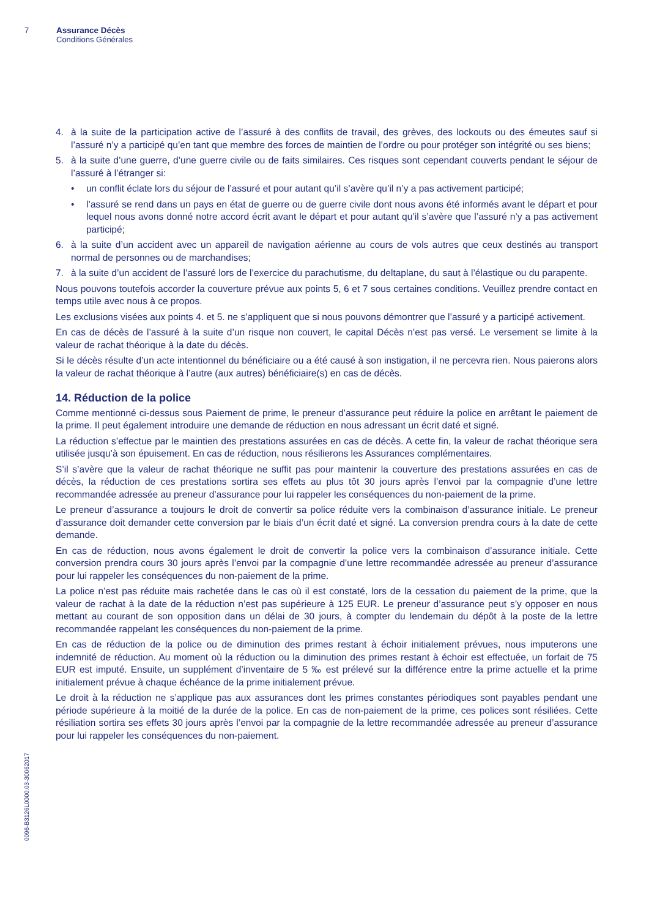7 Assurance Décès
Conditions Générales
4. à la suite de la participation active de l’assuré à des conflits de travail, des grèves, des lockouts ou des émeutes sauf si l’assuré n’y a participé qu’en tant que membre des forces de maintien de l’ordre ou pour protéger son intégrité ou ses biens;
5. à la suite d’une guerre, d’une guerre civile ou de faits similaires. Ces risques sont cependant couverts pendant le séjour de l’assuré à l’étranger si:
• un conflit éclate lors du séjour de l’assuré et pour autant qu’il s’avère qu’il n’y a pas activement participé;
• l’assuré se rend dans un pays en état de guerre ou de guerre civile dont nous avons été informés avant le départ et pour lequel nous avons donné notre accord écrit avant le départ et pour autant qu’il s’avère que l’assuré n’y a pas activement participé;
6. à la suite d’un accident avec un appareil de navigation aérienne au cours de vols autres que ceux destinés au transport normal de personnes ou de marchandises;
7. à la suite d’un accident de l’assuré lors de l’exercice du parachutisme, du deltaplane, du saut à l’élastique ou du parapente.
Nous pouvons toutefois accorder la couverture prévue aux points 5, 6 et 7 sous certaines conditions. Veuillez prendre contact en temps utile avec nous à ce propos.
Les exclusions visées aux points 4. et 5. ne s’appliquent que si nous pouvons démontrer que l’assuré y a participé activement.
En cas de décès de l’assuré à la suite d’un risque non couvert, le capital Décès n’est pas versé. Le versement se limite à la valeur de rachat théorique à la date du décès.
Si le décès résulte d’un acte intentionnel du bénéficiaire ou a été causé à son instigation, il ne percevra rien. Nous paierons alors la valeur de rachat théorique à l’autre (aux autres) bénéficiaire(s) en cas de décès.
14. Réduction de la police
Comme mentionné ci-dessus sous Paiement de prime, le preneur d’assurance peut réduire la police en arrêtant le paiement de la prime. Il peut également introduire une demande de réduction en nous adressant un écrit daté et signé.
La réduction s’effectue par le maintien des prestations assurées en cas de décès. A cette fin, la valeur de rachat théorique sera utilisée jusqu’à son épuisement. En cas de réduction, nous résilierons les Assurances complémentaires.
S’il s’avère que la valeur de rachat théorique ne suffit pas pour maintenir la couverture des prestations assurées en cas de décès, la réduction de ces prestations sortira ses effets au plus tôt 30 jours après l’envoi par la compagnie d’une lettre recommandée adressée au preneur d’assurance pour lui rappeler les conséquences du non-paiement de la prime.
Le preneur d’assurance a toujours le droit de convertir sa police réduite vers la combinaison d’assurance initiale. Le preneur d’assurance doit demander cette conversion par le biais d’un écrit daté et signé. La conversion prendra cours à la date de cette demande.
En cas de réduction, nous avons également le droit de convertir la police vers la combinaison d’assurance initiale. Cette conversion prendra cours 30 jours après l’envoi par la compagnie d’une lettre recommandée adressée au preneur d’assurance pour lui rappeler les conséquences du non-paiement de la prime.
La police n’est pas réduite mais rachetée dans le cas où il est constaté, lors de la cessation du paiement de la prime, que la valeur de rachat à la date de la réduction n’est pas supérieure à 125 EUR. Le preneur d’assurance peut s’y opposer en nous mettant au courant de son opposition dans un délai de 30 jours, à compter du lendemain du dépôt à la poste de la lettre recommandée rappelant les conséquences du non-paiement de la prime.
En cas de réduction de la police ou de diminution des primes restant à échoir initialement prévues, nous imputerons une indemnité de réduction. Au moment où la réduction ou la diminution des primes restant à échoir est effectuée, un forfait de 75 EUR est imputé. Ensuite, un supplément d’inventaire de 5 ‰ est prélevé sur la différence entre la prime actuelle et la prime initialement prévue à chaque échéance de la prime initialement prévue.
Le droit à la réduction ne s’applique pas aux assurances dont les primes constantes périodiques sont payables pendant une période supérieure à la moitié de la durée de la police. En cas de non-paiement de la prime, ces polices sont résiliées. Cette résiliation sortira ses effets 30 jours après l’envoi par la compagnie de la lettre recommandée adressée au preneur d’assurance pour lui rappeler les conséquences du non-paiement.
0096-B3126L0000.03-30062017